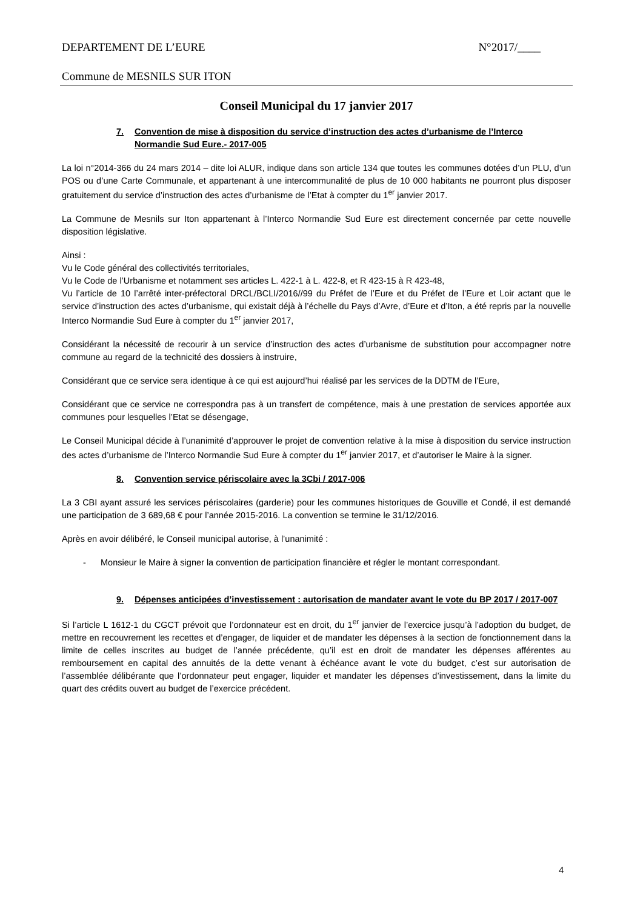DEPARTEMENT DE L’EURE N°2017/____
Commune de MESNILS SUR ITON
Conseil Municipal du 17 janvier 2017
7. Convention de mise à disposition du service d’instruction des actes d’urbanisme de l’Interco Normandie Sud Eure.- 2017-005
La loi n°2014-366 du 24 mars 2014 – dite loi ALUR, indique dans son article 134 que toutes les communes dotées d’un PLU, d’un POS ou d’une Carte Communale, et appartenant à une intercommunalité de plus de 10 000 habitants ne pourront plus disposer gratuitement du service d’instruction des actes d’urbanisme de l’Etat à compter du 1<sup>er</sup> janvier 2017.
La Commune de Mesnils sur Iton appartenant à l’Interco Normandie Sud Eure est directement concernée par cette nouvelle disposition législative.
Ainsi :
Vu le Code général des collectivités territoriales,
Vu le Code de l’Urbanisme et notamment ses articles L. 422-1 à L. 422-8, et R 423-15 à R 423-48,
Vu l’article de 10 l’arrêté inter-préfectoral DRCL/BCLI/2016//99 du Préfet de l’Eure et du Préfet de l’Eure et Loir actant que le service d’instruction des actes d’urbanisme, qui existait déjà à l’échelle du Pays d’Avre, d’Eure et d’Iton, a été repris par la nouvelle Interco Normandie Sud Eure à compter du 1<sup>er</sup> janvier 2017,
Considérant la nécessité de recourir à un service d’instruction des actes d’urbanisme de substitution pour accompagner notre commune au regard de la technicité des dossiers à instruire,
Considérant que ce service sera identique à ce qui est aujourd’hui réalisé par les services de la DDTM de l’Eure,
Considérant que ce service ne correspondra pas à un transfert de compétence, mais à une prestation de services apportée aux communes pour lesquelles l’Etat se désengage,
Le Conseil Municipal décide à l’unanimité d’approuver le projet de convention relative à la mise à disposition du service instruction des actes d’urbanisme de l’Interco Normandie Sud Eure à compter du 1<sup>er</sup> janvier 2017, et d’autoriser le Maire à la signer.
8. Convention service périscolaire avec la 3Cbi / 2017-006
La 3 CBI ayant assuré les services périscolaires (garderie) pour les communes historiques de Gouville et Condé, il est demandé une participation de 3 689,68 € pour l’année 2015-2016. La convention se termine le 31/12/2016.
Après en avoir délibéré, le Conseil municipal autorise, à l’unanimité :
- Monsieur le Maire à signer la convention de participation financière et régler le montant correspondant.
9. Dépenses anticipées d’investissement : autorisation de mandater avant le vote du BP 2017 / 2017-007
Si l’article L 1612-1 du CGCT prévoit que l’ordonnateur est en droit, du 1<sup>er</sup> janvier de l’exercice jusqu’à l’adoption du budget, de mettre en recouvrement les recettes et d’engager, de liquider et de mandater les dépenses à la section de fonctionnement dans la limite de celles inscrites au budget de l’année précédente, qu’il est en droit de mandater les dépenses afférentes au remboursement en capital des annuités de la dette venant à échéance avant le vote du budget, c’est sur autorisation de l’assemblée délibérante que l’ordonnateur peut engager, liquider et mandater les dépenses d’investissement, dans la limite du quart des crédits ouvert au budget de l’exercice précédent.
4